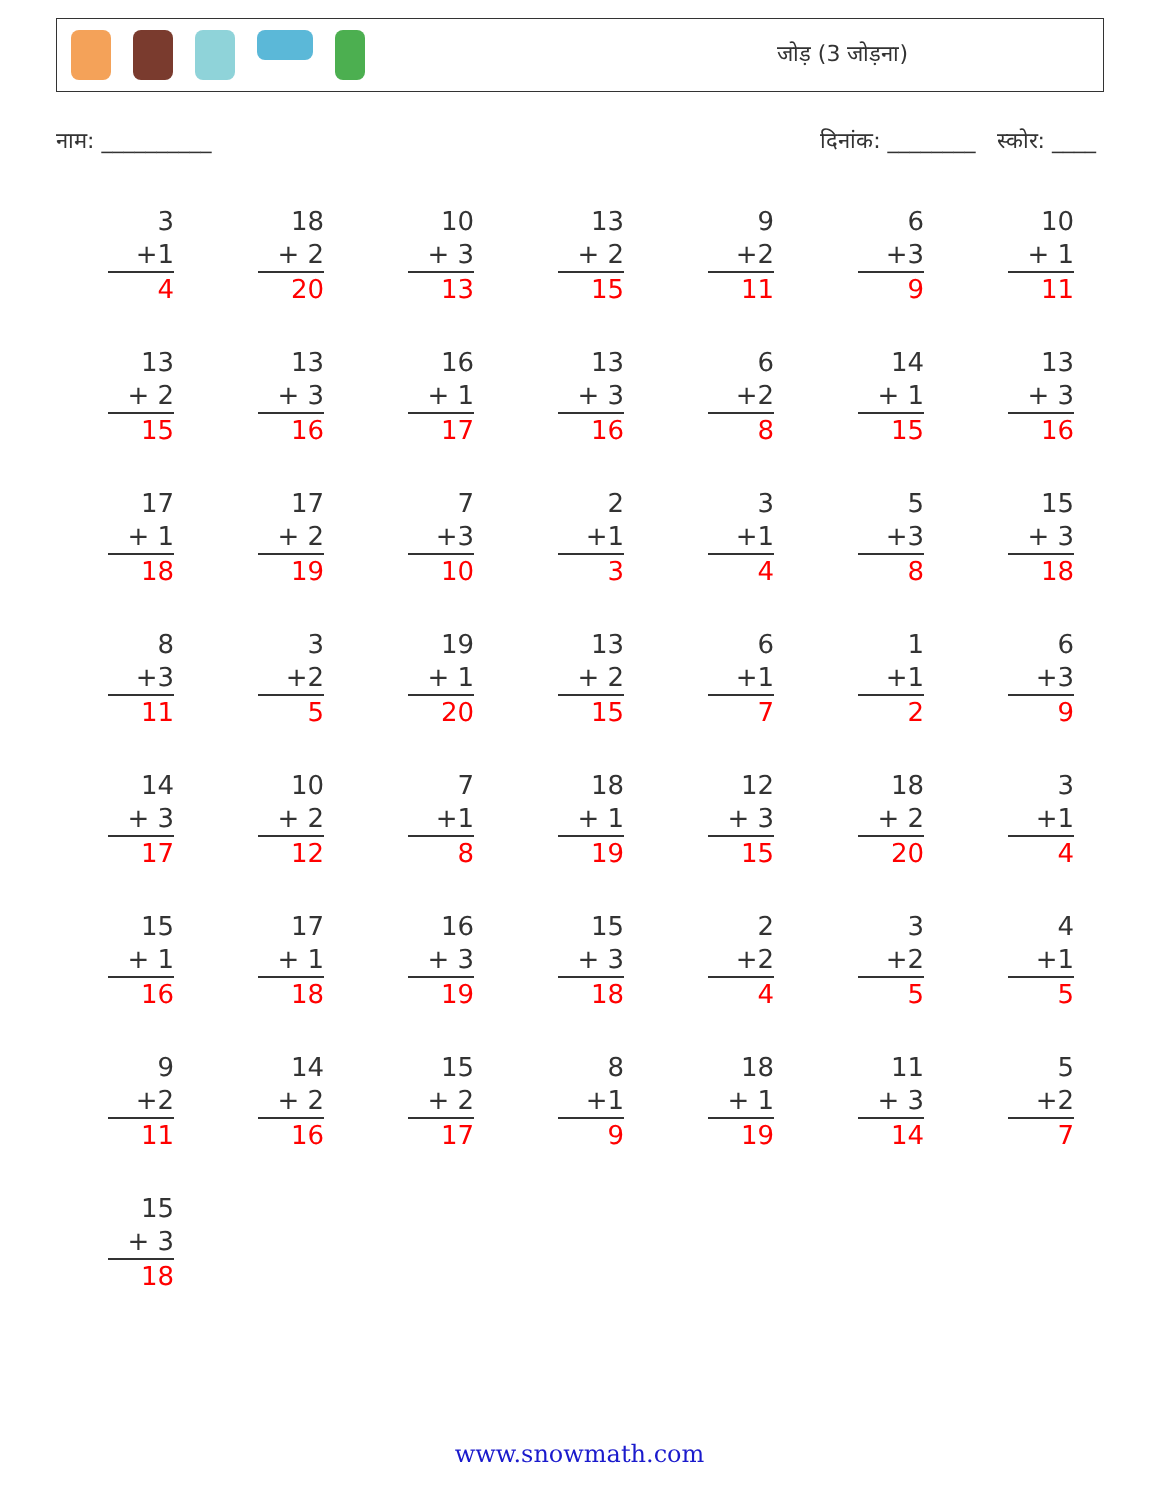जोड़ (3 जोड़ना)
नाम: __________ दिनांक: ________ स्कोर: ____
3
+1
4
18
+ 2
20
10
+ 3
13
13
+ 2
15
9
+2
11
6
+3
9
10
+ 1
11
13
+ 2
15
13
+ 3
16
16
+ 1
17
13
+ 3
16
6
+2
8
14
+ 1
15
13
+ 3
16
17
+ 1
18
17
+ 2
19
7
+3
10
2
+1
3
3
+1
4
5
+3
8
15
+ 3
18
8
+3
11
3
+2
5
19
+ 1
20
13
+ 2
15
6
+1
7
1
+1
2
6
+3
9
14
+ 3
17
10
+ 2
12
7
+1
8
18
+ 1
19
12
+ 3
15
18
+ 2
20
3
+1
4
15
+ 1
16
17
+ 1
18
16
+ 3
19
15
+ 3
18
2
+2
4
3
+2
5
4
+1
5
9
+2
11
14
+ 2
16
15
+ 2
17
8
+1
9
18
+ 1
19
11
+ 3
14
5
+2
7
15
+ 3
18
www.snowmath.com